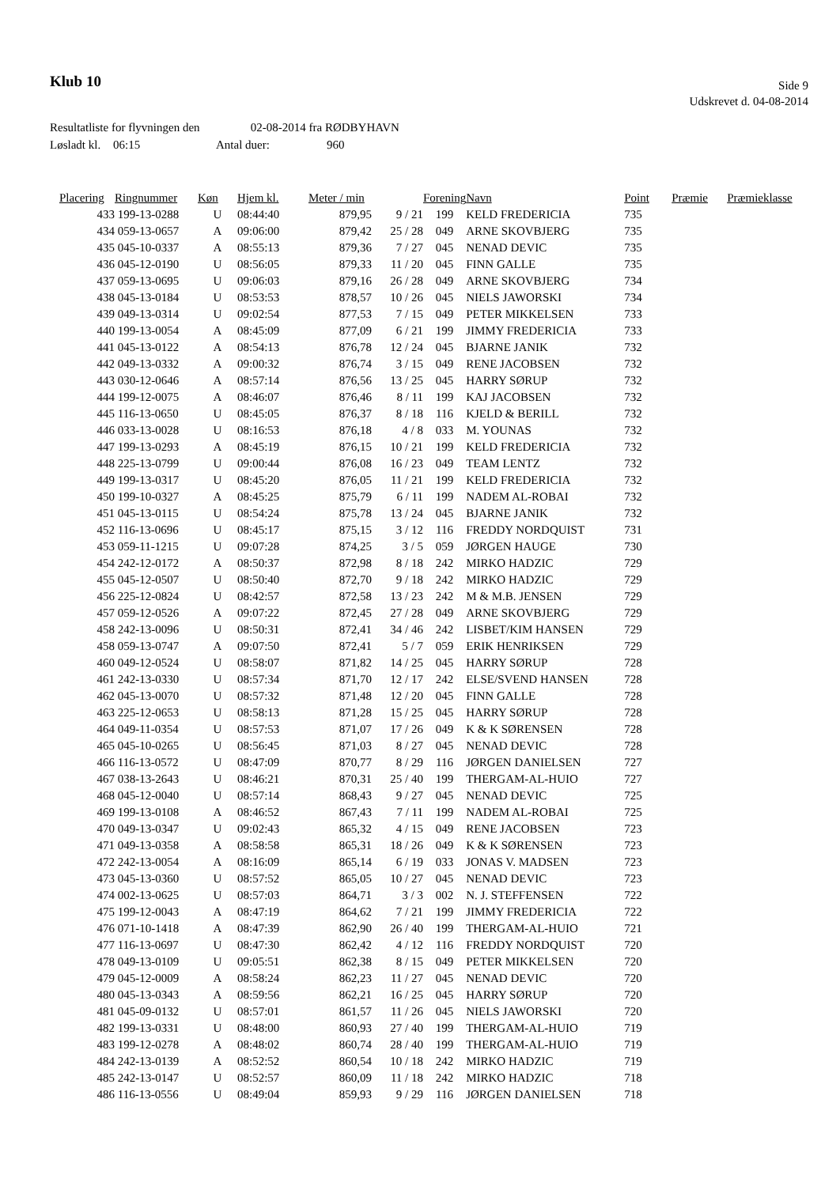Klub 10
Side 9
Udskrevet d. 04-08-2014
Resultatliste for flyvningen den 02-08-2014 fra RØDBYHAVN
Løsladt kl. 06:15 Antal duer: 960
| Placering | Ringnummer | Køn | Hjem kl. | Meter / min | | Forening | Navn | Point | Præmie | Præmieklasse |
| --- | --- | --- | --- | --- | --- | --- | --- | --- | --- | --- |
| 433 | 199-13-0288 | U | 08:44:40 | 879,95 | 9 / 21 | 199 | KELD FREDERICIA | 735 | | |
| 434 | 059-13-0657 | A | 09:06:00 | 879,42 | 25 / 28 | 049 | ARNE SKOVBJERG | 735 | | |
| 435 | 045-10-0337 | A | 08:55:13 | 879,36 | 7 / 27 | 045 | NENAD DEVIC | 735 | | |
| 436 | 045-12-0190 | U | 08:56:05 | 879,33 | 11 / 20 | 045 | FINN GALLE | 735 | | |
| 437 | 059-13-0695 | U | 09:06:03 | 879,16 | 26 / 28 | 049 | ARNE SKOVBJERG | 734 | | |
| 438 | 045-13-0184 | U | 08:53:53 | 878,57 | 10 / 26 | 045 | NIELS JAWORSKI | 734 | | |
| 439 | 049-13-0314 | U | 09:02:54 | 877,53 | 7 / 15 | 049 | PETER MIKKELSEN | 733 | | |
| 440 | 199-13-0054 | A | 08:45:09 | 877,09 | 6 / 21 | 199 | JIMMY FREDERICIA | 733 | | |
| 441 | 045-13-0122 | A | 08:54:13 | 876,78 | 12 / 24 | 045 | BJARNE JANIK | 732 | | |
| 442 | 049-13-0332 | A | 09:00:32 | 876,74 | 3 / 15 | 049 | RENE JACOBSEN | 732 | | |
| 443 | 030-12-0646 | A | 08:57:14 | 876,56 | 13 / 25 | 045 | HARRY SØRUP | 732 | | |
| 444 | 199-12-0075 | A | 08:46:07 | 876,46 | 8 / 11 | 199 | KAJ JACOBSEN | 732 | | |
| 445 | 116-13-0650 | U | 08:45:05 | 876,37 | 8 / 18 | 116 | KJELD & BERILL | 732 | | |
| 446 | 033-13-0028 | U | 08:16:53 | 876,18 | 4 / 8 | 033 | M. YOUNAS | 732 | | |
| 447 | 199-13-0293 | A | 08:45:19 | 876,15 | 10 / 21 | 199 | KELD FREDERICIA | 732 | | |
| 448 | 225-13-0799 | U | 09:00:44 | 876,08 | 16 / 23 | 049 | TEAM LENTZ | 732 | | |
| 449 | 199-13-0317 | U | 08:45:20 | 876,05 | 11 / 21 | 199 | KELD FREDERICIA | 732 | | |
| 450 | 199-10-0327 | A | 08:45:25 | 875,79 | 6 / 11 | 199 | NADEM AL-ROBAI | 732 | | |
| 451 | 045-13-0115 | U | 08:54:24 | 875,78 | 13 / 24 | 045 | BJARNE JANIK | 732 | | |
| 452 | 116-13-0696 | U | 08:45:17 | 875,15 | 3 / 12 | 116 | FREDDY NORDQUIST | 731 | | |
| 453 | 059-11-1215 | U | 09:07:28 | 874,25 | 3 / 5 | 059 | JØRGEN HAUGE | 730 | | |
| 454 | 242-12-0172 | A | 08:50:37 | 872,98 | 8 / 18 | 242 | MIRKO HADZIC | 729 | | |
| 455 | 045-12-0507 | U | 08:50:40 | 872,70 | 9 / 18 | 242 | MIRKO HADZIC | 729 | | |
| 456 | 225-12-0824 | U | 08:42:57 | 872,58 | 13 / 23 | 242 | M & M.B. JENSEN | 729 | | |
| 457 | 059-12-0526 | A | 09:07:22 | 872,45 | 27 / 28 | 049 | ARNE SKOVBJERG | 729 | | |
| 458 | 242-13-0096 | U | 08:50:31 | 872,41 | 34 / 46 | 242 | LISBET/KIM HANSEN | 729 | | |
| 458 | 059-13-0747 | A | 09:07:50 | 872,41 | 5 / 7 | 059 | ERIK HENRIKSEN | 729 | | |
| 460 | 049-12-0524 | U | 08:58:07 | 871,82 | 14 / 25 | 045 | HARRY SØRUP | 728 | | |
| 461 | 242-13-0330 | U | 08:57:34 | 871,70 | 12 / 17 | 242 | ELSE/SVEND HANSEN | 728 | | |
| 462 | 045-13-0070 | U | 08:57:32 | 871,48 | 12 / 20 | 045 | FINN GALLE | 728 | | |
| 463 | 225-12-0653 | U | 08:58:13 | 871,28 | 15 / 25 | 045 | HARRY SØRUP | 728 | | |
| 464 | 049-11-0354 | U | 08:57:53 | 871,07 | 17 / 26 | 049 | K & K SØRENSEN | 728 | | |
| 465 | 045-10-0265 | U | 08:56:45 | 871,03 | 8 / 27 | 045 | NENAD DEVIC | 728 | | |
| 466 | 116-13-0572 | U | 08:47:09 | 870,77 | 8 / 29 | 116 | JØRGEN DANIELSEN | 727 | | |
| 467 | 038-13-2643 | U | 08:46:21 | 870,31 | 25 / 40 | 199 | THERGAM-AL-HUIO | 727 | | |
| 468 | 045-12-0040 | U | 08:57:14 | 868,43 | 9 / 27 | 045 | NENAD DEVIC | 725 | | |
| 469 | 199-13-0108 | A | 08:46:52 | 867,43 | 7 / 11 | 199 | NADEM AL-ROBAI | 725 | | |
| 470 | 049-13-0347 | U | 09:02:43 | 865,32 | 4 / 15 | 049 | RENE JACOBSEN | 723 | | |
| 471 | 049-13-0358 | A | 08:58:58 | 865,31 | 18 / 26 | 049 | K & K SØRENSEN | 723 | | |
| 472 | 242-13-0054 | A | 08:16:09 | 865,14 | 6 / 19 | 033 | JONAS V. MADSEN | 723 | | |
| 473 | 045-13-0360 | U | 08:57:52 | 865,05 | 10 / 27 | 045 | NENAD DEVIC | 723 | | |
| 474 | 002-13-0625 | U | 08:57:03 | 864,71 | 3 / 3 | 002 | N. J. STEFFENSEN | 722 | | |
| 475 | 199-12-0043 | A | 08:47:19 | 864,62 | 7 / 21 | 199 | JIMMY FREDERICIA | 722 | | |
| 476 | 071-10-1418 | A | 08:47:39 | 862,90 | 26 / 40 | 199 | THERGAM-AL-HUIO | 721 | | |
| 477 | 116-13-0697 | U | 08:47:30 | 862,42 | 4 / 12 | 116 | FREDDY NORDQUIST | 720 | | |
| 478 | 049-13-0109 | U | 09:05:51 | 862,38 | 8 / 15 | 049 | PETER MIKKELSEN | 720 | | |
| 479 | 045-12-0009 | A | 08:58:24 | 862,23 | 11 / 27 | 045 | NENAD DEVIC | 720 | | |
| 480 | 045-13-0343 | A | 08:59:56 | 862,21 | 16 / 25 | 045 | HARRY SØRUP | 720 | | |
| 481 | 045-09-0132 | U | 08:57:01 | 861,57 | 11 / 26 | 045 | NIELS JAWORSKI | 720 | | |
| 482 | 199-13-0331 | U | 08:48:00 | 860,93 | 27 / 40 | 199 | THERGAM-AL-HUIO | 719 | | |
| 483 | 199-12-0278 | A | 08:48:02 | 860,74 | 28 / 40 | 199 | THERGAM-AL-HUIO | 719 | | |
| 484 | 242-13-0139 | A | 08:52:52 | 860,54 | 10 / 18 | 242 | MIRKO HADZIC | 719 | | |
| 485 | 242-13-0147 | U | 08:52:57 | 860,09 | 11 / 18 | 242 | MIRKO HADZIC | 718 | | |
| 486 | 116-13-0556 | U | 08:49:04 | 859,93 | 9 / 29 | 116 | JØRGEN DANIELSEN | 718 | | |